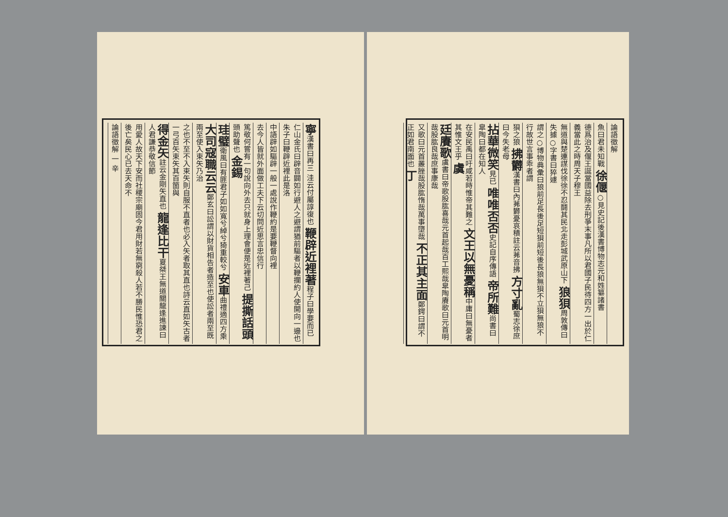寧漢書曰再三 洼云付屬諄復也 鞭辟近裡著程子曰學要而已
仁山金氏曰辟音闢如行避人之避謂猶前驅者以鞭攔約人使開向一邊也朱子曰鞭辟近裡此是洛
中語辟如驅辟一般一處說作鞭約是要鞭督向裡
去今人皆就外面做工夫下云切問近思言忠信行
篤敬何嘗有一句說向外去只就身上理會便是近裡著己 提撕話頭頭助聲也 金錫
珪璧衛風曰有匪君子如如寬兮綽兮猗重較兮 安車曲禮適四方乘
大司寇職云云鄭玄曰訟謂以財貨相告者造至也使訟者兩至既兩至使入束矢乃治
之也不至不入束矢則自服不直者也必入矢者取其直也詩云直如矢古者一弓百矢束矢其百箇與
得金矢註云金剛矢直也 龍逢比干夏桀王無道關龍逢進諫曰人君謙恭敬信節
用愛人故天下安而社稷宗廟固今君用財若無窮殺人若不勝民惟恐君之後亡矣民心已去天命不
論語徵解 一 辛
論語徵解
魚曰君未知戰 徐偃○見史記後漢書博物志元和姓纂諸書
德爲治及偃王誕當國益除去刑爭末事凡所以君國子民待四方一出於仁義當此之時周天子穆王
無道與楚連謀伐徐徐不忍鬪其民北走彭城武原山下 狼狽周敦傳曰失據○字書曰猝遽
謂之○博物典彙曰狼前足長後足短狽前短後長狼無狽不立狽無狼不行故世言事乖者謂
狽之狼 拂欝漢書曰內茀欝憂哀積註云茀音拂 方寸亂蜀志徐庶曰今失老母
拈華微笑見已 唯唯否否史記自序傳語 帝所難尚書曰皐陶曰都在知人
在安民禹曰吁咸若時惟帝其難之 文王以無憂稱中庸曰無憂者其惟文王乎 虞
廷賡歌虞書曰帝歌股肱喜哉元首起哉百工熙哉皐陶賡歌曰元首明哉股肱良哉庶事康哉
又歌曰元首叢脞哉股肱惰哉萬事墮哉 不正其主面鄭鍔曰謂不正如君南面也 丁